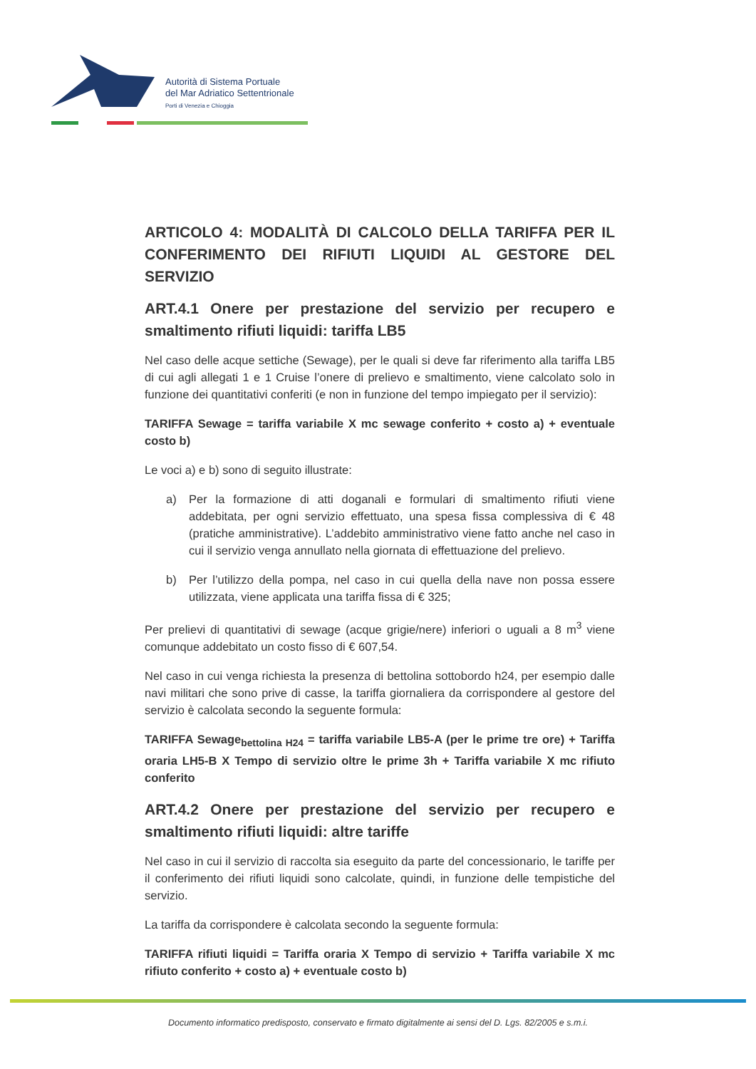Autorità di Sistema Portuale
del Mar Adriatico Settentrionale
Porti di Venezia e Chioggia
ARTICOLO 4: MODALITÀ DI CALCOLO DELLA TARIFFA PER IL CONFERIMENTO DEI RIFIUTI LIQUIDI AL GESTORE DEL SERVIZIO
ART.4.1 Onere per prestazione del servizio per recupero e smaltimento rifiuti liquidi: tariffa LB5
Nel caso delle acque settiche (Sewage), per le quali si deve far riferimento alla tariffa LB5 di cui agli allegati 1 e 1 Cruise l’onere di prelievo e smaltimento, viene calcolato solo in funzione dei quantitativi conferiti (e non in funzione del tempo impiegato per il servizio):
TARIFFA Sewage = tariffa variabile X mc sewage conferito + costo a) + eventuale costo b)
Le voci a) e b) sono di seguito illustrate:
a) Per la formazione di atti doganali e formulari di smaltimento rifiuti viene addebitata, per ogni servizio effettuato, una spesa fissa complessiva di € 48 (pratiche amministrative). L’addebito amministrativo viene fatto anche nel caso in cui il servizio venga annullato nella giornata di effettuazione del prelievo.
b) Per l’utilizzo della pompa, nel caso in cui quella della nave non possa essere utilizzata, viene applicata una tariffa fissa di € 325;
Per prelievi di quantitativi di sewage (acque grigie/nere) inferiori o uguali a 8 m<sup>3</sup> viene comunque addebitato un costo fisso di € 607,54.
Nel caso in cui venga richiesta la presenza di bettolina sottobordo h24, per esempio dalle navi militari che sono prive di casse, la tariffa giornaliera da corrispondere al gestore del servizio è calcolata secondo la seguente formula:
TARIFFA Sewage<sub>bettolina H24</sub> = tariffa variabile LB5-A (per le prime tre ore) + Tariffa oraria LH5-B X Tempo di servizio oltre le prime 3h + Tariffa variabile X mc rifiuto conferito
ART.4.2 Onere per prestazione del servizio per recupero e smaltimento rifiuti liquidi: altre tariffe
Nel caso in cui il servizio di raccolta sia eseguito da parte del concessionario, le tariffe per il conferimento dei rifiuti liquidi sono calcolate, quindi, in funzione delle tempistiche del servizio.
La tariffa da corrispondere è calcolata secondo la seguente formula:
TARIFFA rifiuti liquidi = Tariffa oraria X Tempo di servizio + Tariffa variabile X mc rifiuto conferito + costo a) + eventuale costo b)
Documento informatico predisposto, conservato e firmato digitalmente ai sensi del D. Lgs. 82/2005 e s.m.i.